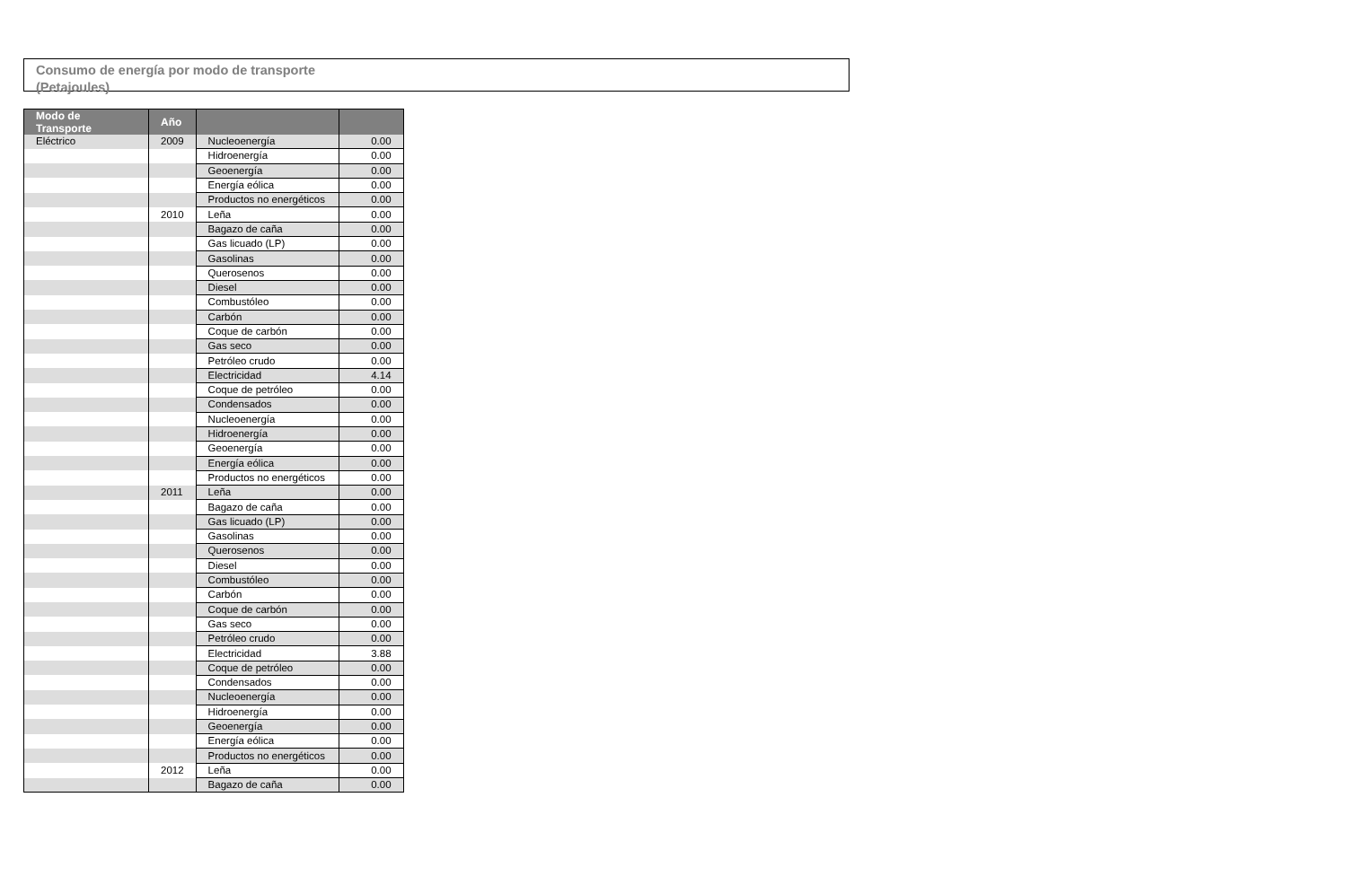Consumo de energía por modo de transporte
(Petajoules)
| Modo de Transporte | Año | | |
| --- | --- | --- | --- |
| Eléctrico | 2009 | Nucleoenergía | 0.00 |
| | | Hidroenergía | 0.00 |
| | | Geoenergía | 0.00 |
| | | Energía eólica | 0.00 |
| | | Productos no energéticos | 0.00 |
| | 2010 | Leña | 0.00 |
| | | Bagazo de caña | 0.00 |
| | | Gas licuado (LP) | 0.00 |
| | | Gasolinas | 0.00 |
| | | Querosenos | 0.00 |
| | | Diesel | 0.00 |
| | | Combustóleo | 0.00 |
| | | Carbón | 0.00 |
| | | Coque de carbón | 0.00 |
| | | Gas seco | 0.00 |
| | | Petróleo crudo | 0.00 |
| | | Electricidad | 4.14 |
| | | Coque de petróleo | 0.00 |
| | | Condensados | 0.00 |
| | | Nucleoenergía | 0.00 |
| | | Hidroenergía | 0.00 |
| | | Geoenergía | 0.00 |
| | | Energía eólica | 0.00 |
| | | Productos no energéticos | 0.00 |
| | 2011 | Leña | 0.00 |
| | | Bagazo de caña | 0.00 |
| | | Gas licuado (LP) | 0.00 |
| | | Gasolinas | 0.00 |
| | | Querosenos | 0.00 |
| | | Diesel | 0.00 |
| | | Combustóleo | 0.00 |
| | | Carbón | 0.00 |
| | | Coque de carbón | 0.00 |
| | | Gas seco | 0.00 |
| | | Petróleo crudo | 0.00 |
| | | Electricidad | 3.88 |
| | | Coque de petróleo | 0.00 |
| | | Condensados | 0.00 |
| | | Nucleoenergía | 0.00 |
| | | Hidroenergía | 0.00 |
| | | Geoenergía | 0.00 |
| | | Energía eólica | 0.00 |
| | | Productos no energéticos | 0.00 |
| | 2012 | Leña | 0.00 |
| | | Bagazo de caña | 0.00 |